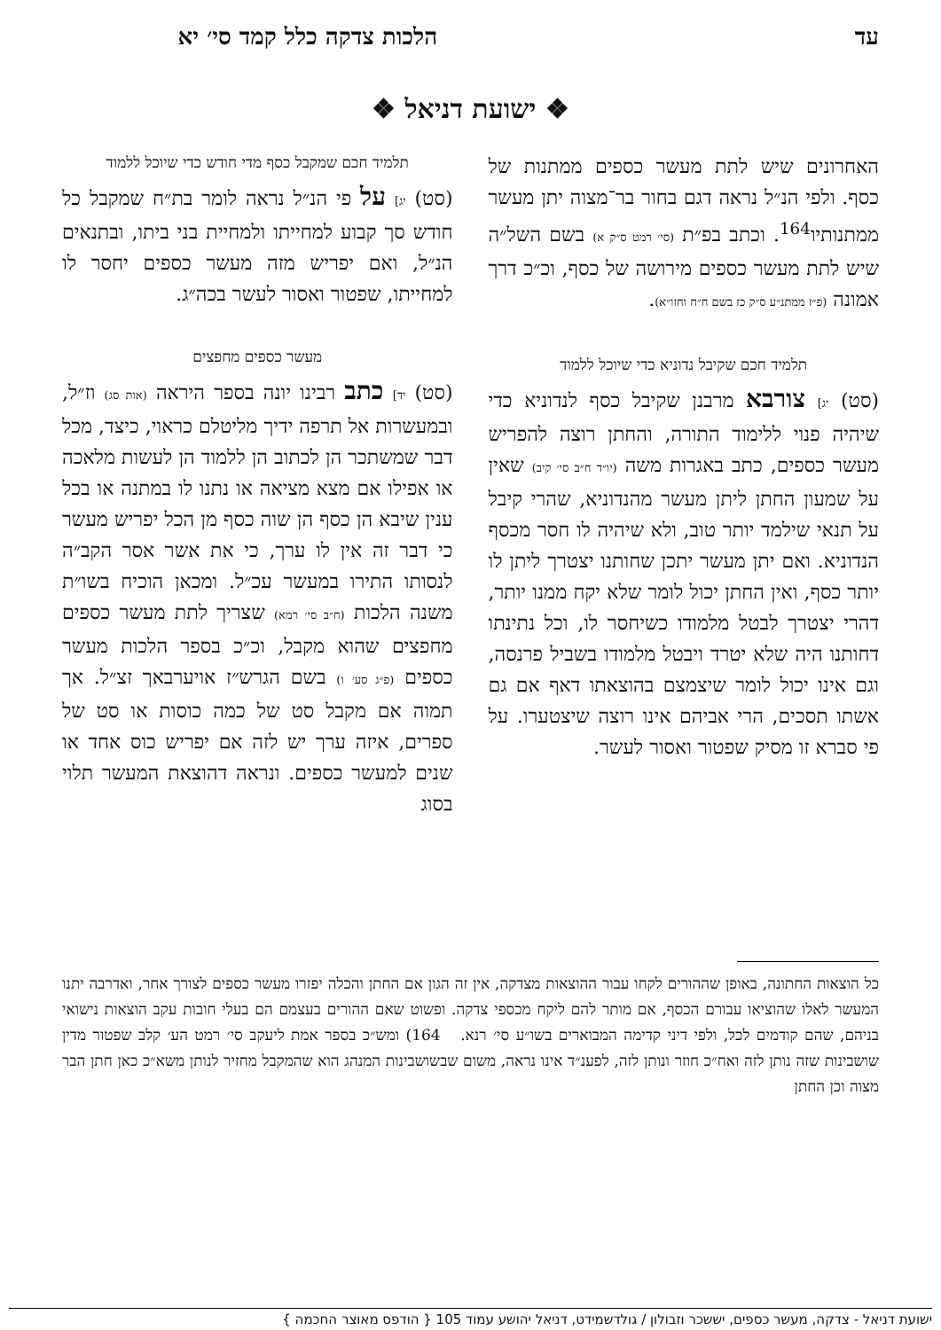עד הלכות צדקה כלל קמד סי׳ יא
❖ ישועת דניאל ❖
האחרונים שיש לתת מעשר כספים ממתנות של כסף. ולפי הנ״ל נראה דגם בחור בר־מצוה יתן מעשר ממתנותיו<sup>164</sup>. וכתב בפ״ת (סי׳ רמט ס״ק א) בשם השל״ה שיש לתת מעשר כספים מירושה של כסף, וכ״כ דרך אמונה (פ״ז ממתנ״ע ס״ק כז בשם ח״ח וחזו״א).
תלמיד חכם שקיבל נדוניא כדי שיוכל ללמוד
(סט) יג] צורבא מרבנן שקיבל כסף לנדוניא כדי שיהיה פנוי ללימוד התורה, והחתן רוצה להפריש מעשר כספים, כתב באגרות משה (יו״ד ח״ב סי׳ קיב) שאין על שמעון החתן ליתן מעשר מהנדוניא, שהרי קיבל על תנאי שילמד יותר טוב, ולא שיהיה לו חסר מכסף הנדוניא. ואם יתן מעשר יתכן שחותנו יצטרך ליתן לו יותר כסף, ואין החתן יכול לומר שלא יקח ממנו יותר, דהרי יצטרך לבטל מלמודו כשיחסר לו, וכל נתינתו דחותנו היה שלא יטרד ויבטל מלמודו בשביל פרנסה, וגם אינו יכול לומר שיצמצם בהוצאתו דאף אם גם אשתו תסכים, הרי אביהם אינו רוצה שיצטערו. על פי סברא זו מסיק שפטור ואסור לעשר.
תלמיד חכם שמקבל כסף מדי חודש כדי שיוכל ללמוד
(סט) יג] על פי הנ״ל נראה לומר בת״ח שמקבל כל חודש סך קבוע למחייתו ולמחיית בני ביתו, ובתנאים הנ״ל, ואם יפריש מזה מעשר כספים יחסר לו למחייתו, שפטור ואסור לעשר בכה״ג.
מעשר כספים מחפצים
(סט) יד] כתב רבינו יונה בספר היראה (אות סג) וז״ל, ובמעשרות אל תרפה ידיך מליטלם כראוי, כיצד, מכל דבר שמשתכר הן לכתוב הן ללמוד הן לעשות מלאכה או אפילו אם מצא מציאה או נתנו לו במתנה או בכל ענין שיבא הן כסף הן שוה כסף מן הכל יפריש מעשר כי דבר זה אין לו ערך, כי את אשר אסר הקב״ה לנסותו התירו במעשר עכ״ל. ומכאן הוכיח בשו״ת משנה הלכות (ח״ב סי׳ רמא) שצריך לתת מעשר כספים מחפצים שהוא מקבל, וכ״כ בספר הלכות מעשר כספים (פ״ג סע׳ ו) בשם הגרש״ז אויערבאך זצ״ל. אך תמוה אם מקבל סט של כמה כוסות או סט של ספרים, איזה ערך יש לזה אם יפריש כוס אחד או שנים למעשר כספים. ונראה דהוצאת המעשר תלוי בסוג
כל הוצאות החתונה, באופן שההורים לקחו עבור ההוצאות מצדקה, אין זה הגון אם החתן והכלה יפזרו מעשר כספים לצורך אחר, ואדרבה יתנו המעשר לאלו שהוציאו עבורם הכסף, אם מותר להם ליקח מכספי צדקה. ופשוט שאם ההורים בעצמם הם בעלי חובות עקב הוצאות נישואי בניהם, שהם קודמים לכל, ולפי דיני קדימה המבוארים בשו״ע סי׳ רנא. 164) ומש״כ בספר אמת ליעקב סי׳ רמט הע׳ קלב שפטור מדין שושבינות שזה נותן לזה ואח״כ חוזר ונותן לזה, לפענ״ד אינו נראה, משום שבשושבינות המנהג הוא שהמקבל מחזיר לנותן משא״כ כאן חתן הבר מצוה וכן החתן
ישועת דניאל - צדקה, מעשר כספים, יששכר וזבולון / גולדשמידט, דניאל יהושע עמוד 105 { הודפס מאוצר החכמה }